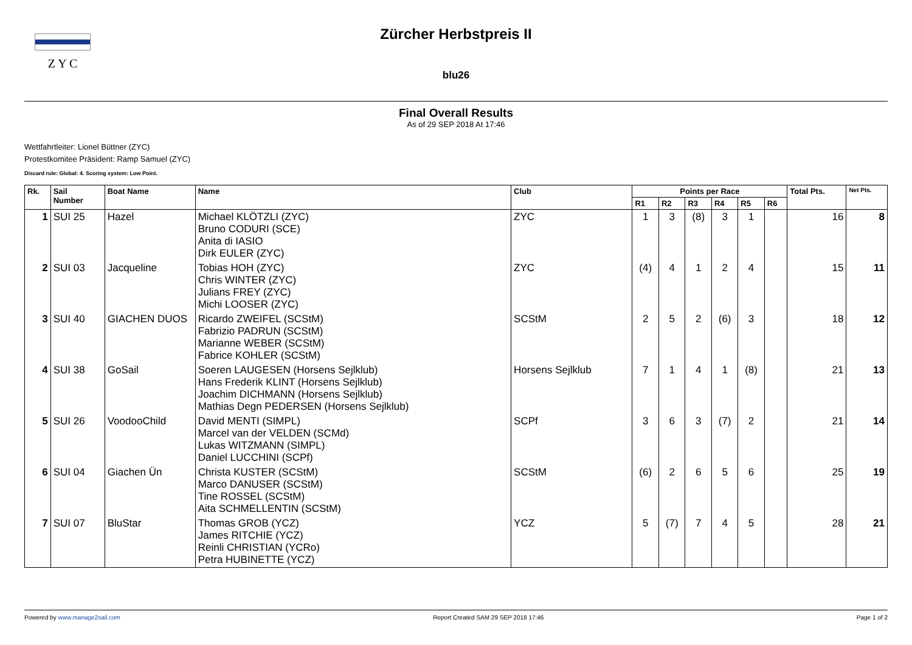Z Y C
Zürcher Herbstpreis II
blu26
Final Overall Results
As of 29 SEP 2018 At 17:46
Wettfahrtleiter: Lionel Büttner (ZYC)
Protestkomitee Präsident: Ramp Samuel (ZYC)
Discard rule: Global: 4. Scoring system: Low Point.
| Rk. | Sail Number | Boat Name | Name | Club | Points per Race | | | | | | Total Pts. | Net Pts. |
| --- | --- | --- | --- | --- | --- | --- | --- | --- | --- | --- | --- | --- |
| | | | | | R1 | R2 | R3 | R4 | R5 | R6 | | |
| 1 | SUI 25 | Hazel | Michael KLÖTZLI (ZYC) Bruno CODURI (SCE) Anita di IASIO Dirk EULER (ZYC) | ZYC | 1 | 3 | (8) | 3 | 1 | | 16 | 8 |
| 2 | SUI 03 | Jacqueline | Tobias HOH (ZYC) Chris WINTER (ZYC) Julians FREY (ZYC) Michi LOOSER (ZYC) | ZYC | (4) | 4 | 1 | 2 | 4 | | 15 | 11 |
| 3 | SUI 40 | GIACHEN DUOS | Ricardo ZWEIFEL (SCStM) Fabrizio PADRUN (SCStM) Marianne WEBER (SCStM) Fabrice KOHLER (SCStM) | SCStM | 2 | 5 | 2 | (6) | 3 | | 18 | 12 |
| 4 | SUI 38 | GoSail | Soeren LAUGESEN (Horsens Sejlklub) Hans Frederik KLINT (Horsens Sejlklub) Joachim DICHMANN (Horsens Sejlklub) Mathias Degn PEDERSEN (Horsens Sejlklub) | Horsens Sejlklub | 7 | 1 | 4 | 1 | (8) | | 21 | 13 |
| 5 | SUI 26 | VoodooChild | David MENTI (SIMPL) Marcel van der VELDEN (SCMd) Lukas WITZMANN (SIMPL) Daniel LUCCHINI (SCPf) | SCPf | 3 | 6 | 3 | (7) | 2 | | 21 | 14 |
| 6 | SUI 04 | Giachen Ün | Christa KUSTER (SCStM) Marco DANUSER (SCStM) Tine ROSSEL (SCStM) Aita SCHMELLENTIN (SCStM) | SCStM | (6) | 2 | 6 | 5 | 6 | | 25 | 19 |
| 7 | SUI 07 | BluStar | Thomas GROB (YCZ) James RITCHIE (YCZ) Reinli CHRISTIAN (YCRo) Petra HUBINETTE (YCZ) | YCZ | 5 | (7) | 7 | 4 | 5 | | 28 | 21 |
Powered by www.manage2sail.com Report Created SAM 29 SEP 2018 17:46 Page 1 of 2